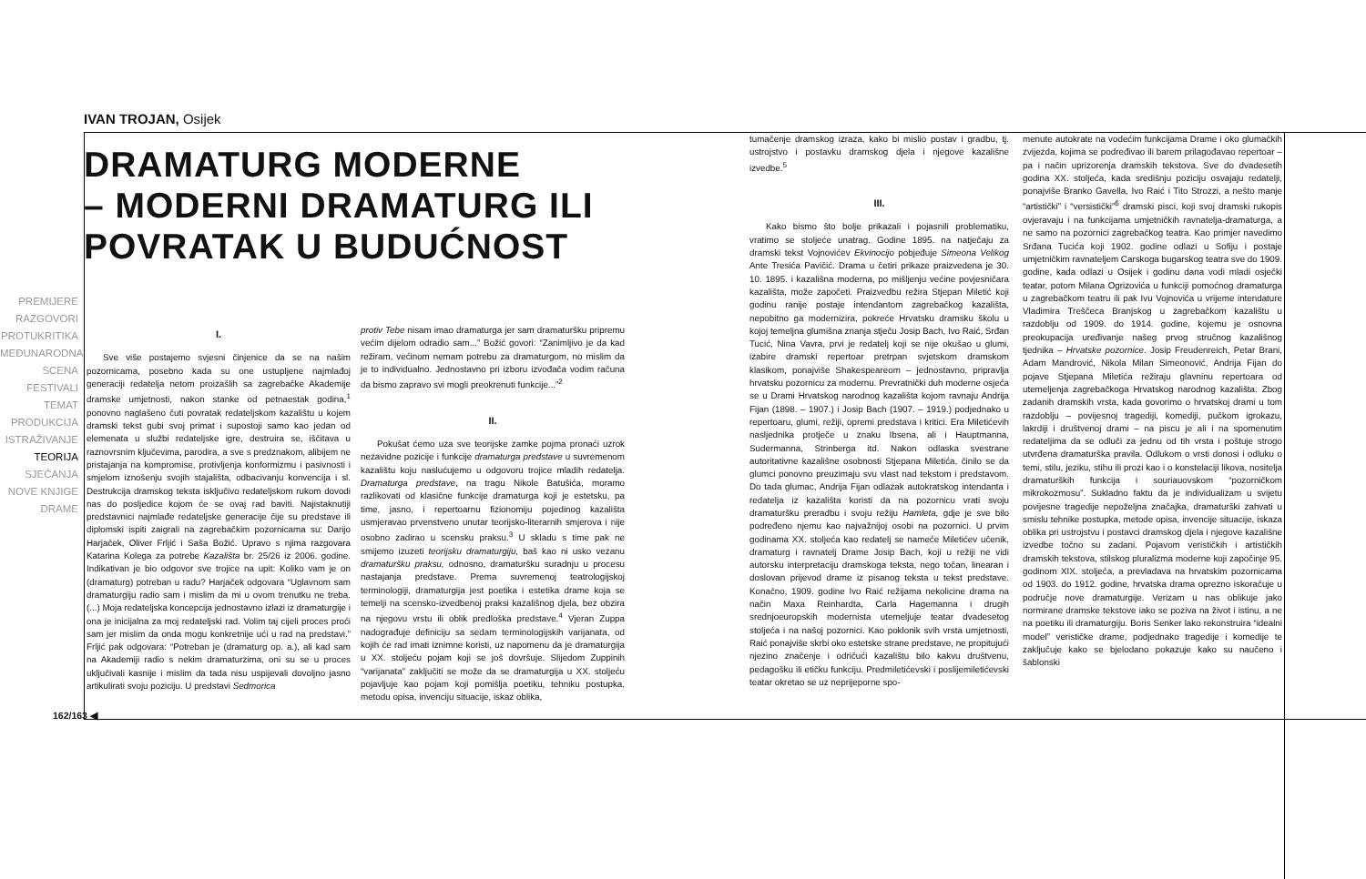IVAN TROJAN, Osijek
DRAMATURG MODERNE
– MODERNI DRAMATURG ILI
POVRATAK U BUDUĆNOST
PREMIJERE
RAZGOVORI
PROTUKRITIKA
MEĐUNARODNA SCENA
FESTIVALI
TEMAT
PRODUKCIJA
ISTRAŽIVANJE
TEORIJA
SJEĆANJA
NOVE KNJIGE
DRAME
162/163 ◀
I.
Sve više postajemo svjesni činjenice da se na našim pozornicama, posebno kada su one ustupljene najmlađoj generaciji redatelja netom proizašlih sa zagrebačke Akademije dramske umjetnosti, nakon stanke od petnaestak godina,<sup>1</sup> ponovno naglašeno čuti povratak redateljskom kazalištu u kojem dramski tekst gubi svoj primat i supostoji samo kao jedan od elemenata u službi redateljske igre, destruira se, iščitava u raznovrsnim ključevima, parodira, a sve s predznakom, alibijem ne pristajanja na kompromise, protivljenja konformizmu i pasivnosti i smjelom iznošenju svojih stajališta, odbacivanju konvencija i sl. Destrukcija dramskog teksta isključivo redateljskom rukom dovodi nas do posljedice kojom će se ovaj rad baviti. Najistaknutiji predstavnici najmlađe redateljske generacije čije su predstave ili diplomski ispiti zaigrali na zagrebačkim pozornicama su: Darijo Harjaček, Oliver Frljić i Saša Božić. Upravo s njima razgovara Katarina Kolega za potrebe Kazališta br. 25/26 iz 2006. godine. Indikativan je bio odgovor sve trojice na upit: Koliko vam je on (dramaturg) potreban u radu? Harjaček odgovara “Uglavnom sam dramaturgiju radio sam i mislim da mi u ovom trenutku ne treba. (...) Moja redateljska koncepcija jednostavno izlazi iz dramaturgije i ona je inicijalna za moj redateljski rad. Volim taj cijeli proces proći sam jer mislim da onda mogu konkretnije ući u rad na predstavi.” Frljić pak odgovara: “Potreban je (dramaturg op. a.), ali kad sam na Akademiji radio s nekim dramaturzima, oni su se u proces uključivali kasnije i mislim da tada nisu uspijevali dovoljno jasno artikulirati svoju poziciju. U predstavi Sedmorica
protiv Tebe nisam imao dramaturga jer sam dramaturšku pripremu većim dijelom odradio sam...” Božić govori: “Zanimljivo je da kad režiram, većinom nemam potrebu za dramaturgom, no mislim da je to individualno. Jednostavno pri izboru izvođača vodim računa da bismo zapravo svi mogli preokrenuti funkcije...”<sup>2</sup>
II.
Pokušat ćemo uza sve teorijske zamke pojma pronaći uzrok nezavidne pozicije i funkcije dramaturga predstave u suvremenom kazalištu koju naslućujemo u odgovoru trojice mladih redatelja. Dramaturga predstave, na tragu Nikole Batušića, moramo razlikovati od klasične funkcije dramaturga koji je estetsku, pa time, jasno, i repertoarnu fizionomiju pojedinog kazališta usmjeravao prvenstveno unutar teorijsko-literarnih smjerova i nije osobno zadirao u scensku praksu.<sup>3</sup> U skladu s time pak ne smijemo izuzeti teorijsku dramaturgiju, baš kao ni usko vezanu dramaturšku praksu, odnosno, dramaturšku suradnju u procesu nastajanja predstave. Prema suvremenoj teatrologijskoj terminologiji, dramaturgija jest poetika i estetika drame koja se temelji na scensko-izvedbenoj praksi kazališnog djela, bez obzira na njegovu vrstu ili oblik predloška predstave.<sup>4</sup> Vjeran Zuppa nadograđuje definiciju sa sedam terminologijskih varijanata, od kojih će rad imati iznimne koristi, uz napomenu da je dramaturgija u XX. stoljeću pojam koji se još dovršuje. Slijedom Zuppinih “varijanata” zaključiti se može da se dramaturgija u XX. stoljeću pojavljuje kao pojam koji pomišlja poetiku, tehniku postupka, metodu opisa, invenciju situacije, iskaz oblika,
tumačenje dramskog izraza, kako bi mislio postav i gradbu, tj. ustrojstvo i postavku dramskog djela i njegove kazališne izvedbe.<sup>5</sup>
III.
Kako bismo što bolje prikazali i pojasnili problematiku, vratimo se stoljeće unatrag. Godine 1895. na natječaju za dramski tekst Vojnovićev Ekvinocijo pobjeđuje Simeona Velikog Ante Tresića Pavičić. Drama u četiri prikaze praizvedena je 30. 10. 1895. i kazališna moderna, po mišljenju većine povjesničara kazališta, može započeti. Praizvedbu režira Stjepan Miletić koji godinu ranije postaje intendantom zagrebačkog kazališta, nepobitno ga modernizira, pokreće Hrvatsku dramsku školu u kojoj temeljna glumišna znanja stječu Josip Bach, Ivo Raić, Srđan Tucić, Nina Vavra, prvi je redatelj koji se nije okušao u glumi, izabire dramski repertoar pretrpan svjetskom dramskom klasikom, ponajviše Shakespeareom – jednostavno, pripravlja hrvatsku pozornicu za modernu. Prevratnički duh moderne osjeća se u Drami Hrvatskog narodnog kazališta kojom ravnaju Andrija Fijan (1898. – 1907.) i Josip Bach (1907. – 1919.) podjednako u repertoaru, glumi, režiji, opremi predstava i kritici. Era Miletićevih nasljednika protječe u znaku Ibsena, ali i Hauptmanna, Sudermanna, Strinberga itd. Nakon odlaska svestrane autoritativne kazališne osobnosti Stjepana Miletića, činilo se da glumci ponovno preuzimaju svu vlast nad tekstom i predstavom. Do tada glumac, Andrija Fijan odlazak autokratskog intendanta i redatelja iz kazališta koristi da na pozornicu vrati svoju dramaturšku preradbu i svoju režiju Hamleta, gdje je sve bilo podređeno njemu kao najvažnijoj osobi na pozornici. U prvim godinama XX. stoljeća kao redatelj se nameće Miletićev učenik, dramaturg i ravnatelj Drame Josip Bach, koji u režiji ne vidi autorsku interpretaciju dramskoga teksta, nego točan, linearan i doslovan prijevod drame iz pisanog teksta u tekst predstave. Konačno, 1909. godine Ivo Raić režijama nekolicine drama na način Maxa Reinhardta, Carla Hagemanna i drugih srednjoeuropskih modernista utemeljuje teatar dvadesetog stoljeća i na našoj pozornici. Kao poklonik svih vrsta umjetnosti, Raić ponajviše skrbi oko estetske strane predstave, ne propitujući njezino značenje i odričući kazalištu bilo kakvu društvenu, pedagošku ili etičku funkciju. Predmiletićevski i poslijemiletićevski teatar okretao se uz neprijeporne spo-
menute autokrate na vodećim funkcijama Drame i oko glumačkih zvijezda, kojima se podređivao ili barem prilagođavao repertoar – pa i način uprizorenja dramskih tekstova. Sve do dvadesetih godina XX. stoljeća, kada središnju poziciju osvajaju redatelji, ponajviše Branko Gavella, Ivo Raić i Tito Strozzi, a nešto manje “artistički” i “versistički”<sup>6</sup> dramski pisci, koji svoj dramski rukopis ovjeravaju i na funkcijama umjetničkih ravnatelja-dramaturga, a ne samo na pozornici zagrebačkog teatra. Kao primjer navedimo Srđana Tucića koji 1902. godine odlazi u Sofiju i postaje umjetničkim ravnateljem Carskoga bugarskog teatra sve do 1909. godine, kada odlazi u Osijek i godinu dana vodi mladi osječki teatar, potom Milana Ogrizovića u funkciji pomoćnog dramaturga u zagrebačkom teatru ili pak Ivu Vojnovića u vrijeme intendature Vladimira Treščeca Branjskog u zagrebačkom kazalištu u razdoblju od 1909. do 1914. godine, kojemu je osnovna preokupacija uređivanje našeg prvog stručnog kazališnog tjednika – Hrvatske pozornice. Josip Freudenreich, Petar Brani, Adam Mandrović, Nikola Milan Simeonović, Andrija Fijan do pojave Stjepana Miletića režiraju glavninu repertoara od utemeljenja zagrebačkoga Hrvatskog narodnog kazališta. Zbog zadanih dramskih vrsta, kada govorimo o hrvatskoj drami u tom razdoblju – povijesnoj tragediji, komediji, pučkom igrokazu, lakrdiji i društvenoj drami – na piscu je ali i na spomenutim redateljima da se odluči za jednu od tih vrsta i poštuje strogo utvrđena dramaturška pravila. Odlukom o vrsti donosi i odluku o temi, stilu, jeziku, stihu ili prozi kao i o konstelaciji likova, nositelja dramaturških funkcija i souriauovskom “pozorničkom mikrokozmosu”. Sukladno faktu da je individualizam u svijetu povijesne tragedije nepoželjna značajka, dramaturški zahvati u smislu tehnike postupka, metode opisa, invencije situacije, iskaza oblika pri ustrojstvu i postavci dramskog djela i njegove kazališne izvedbe točno su zadani. Pojavom verističkih i artističkih dramskih tekstova, stilskog pluralizma moderne koji započinje 95. godinom XIX. stoljeća, a prevladava na hrvatskim pozornicama od 1903. do 1912. godine, hrvatska drama oprezno iskoračuje u područje nove dramaturgije. Verizam u nas oblikuje jako normirane dramske tekstove iako se poziva na život i istinu, a ne na poetiku ili dramaturgiju. Boris Senker lako rekonstruira “idealni model” verističke drame, podjednako tragedije i komedije te zaključuje kako se bjelodano pokazuje kako su naučeno i šablonski